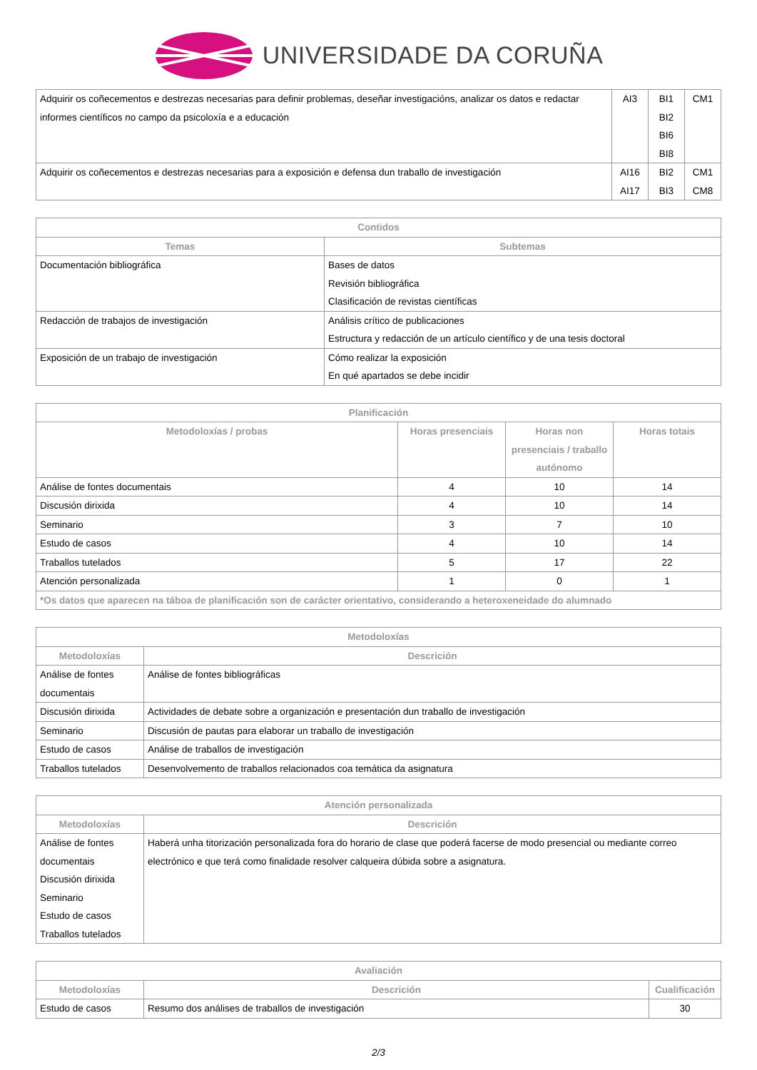UNIVERSIDADE DA CORUÑA
| Adquirir os coñecementos e destrezas necesarias para definir problemas, deseñar investigacións, analizar os datos e redactar informes científicos no campo da psicoloxía e a educación | AI3 | BI1 BI2 BI6 BI8 | CM1 |
| Adquirir os coñecementos e destrezas necesarias para a exposición e defensa dun traballo de investigación | AI16 AI17 | BI2 BI3 | CM1 CM8 |
| Contidos | |
| --- | --- |
| Temas | Subtemas |
| Documentación bibliográfica | Bases de datos Revisión bibliográfica Clasificación de revistas científicas |
| Redacción de trabajos de investigación | Análisis crítico de publicaciones Estructura y redacción de un artículo científico y de una tesis doctoral |
| Exposición de un trabajo de investigación | Cómo realizar la exposición En qué apartados se debe incidir |
| Planificación | | | |
| --- | --- | --- | --- |
| Metodoloxías / probas | Horas presenciais | Horas non presenciais / traballo autónomo | Horas totais |
| Análise de fontes documentais | 4 | 10 | 14 |
| Discusión dirixida | 4 | 10 | 14 |
| Seminario | 3 | 7 | 10 |
| Estudo de casos | 4 | 10 | 14 |
| Traballos tutelados | 5 | 17 | 22 |
| Atención personalizada | 1 | 0 | 1 |
| *Os datos que aparecen na táboa de planificación son de carácter orientativo, considerando a heteroxeneidade do alumnado | | | |
| Metodoloxías | |
| --- | --- |
| Metodoloxías | Descrición |
| Análise de fontes documentais | Análise de fontes bibliográficas |
| Discusión dirixida | Actividades de debate sobre a organización e presentación dun traballo de investigación |
| Seminario | Discusión de pautas para elaborar un traballo de investigación |
| Estudo de casos | Análise de traballos de investigación |
| Traballos tutelados | Desenvolvemento de traballos relacionados coa temática da asignatura |
| Atención personalizada | |
| --- | --- |
| Metodoloxías | Descrición |
| Análise de fontes documentais Discusión dirixida Seminario Estudo de casos Traballos tutelados | Haberá unha titorización personalizada fora do horario de clase que poderá facerse de modo presencial ou mediante correo electrónico e que terá como finalidade resolver calqueira dúbida sobre a asignatura. |
| Avaliación | | |
| --- | --- | --- |
| Metodoloxías | Descrición | Cualificación |
| Estudo de casos | Resumo dos análises de traballos de investigación | 30 |
2/3